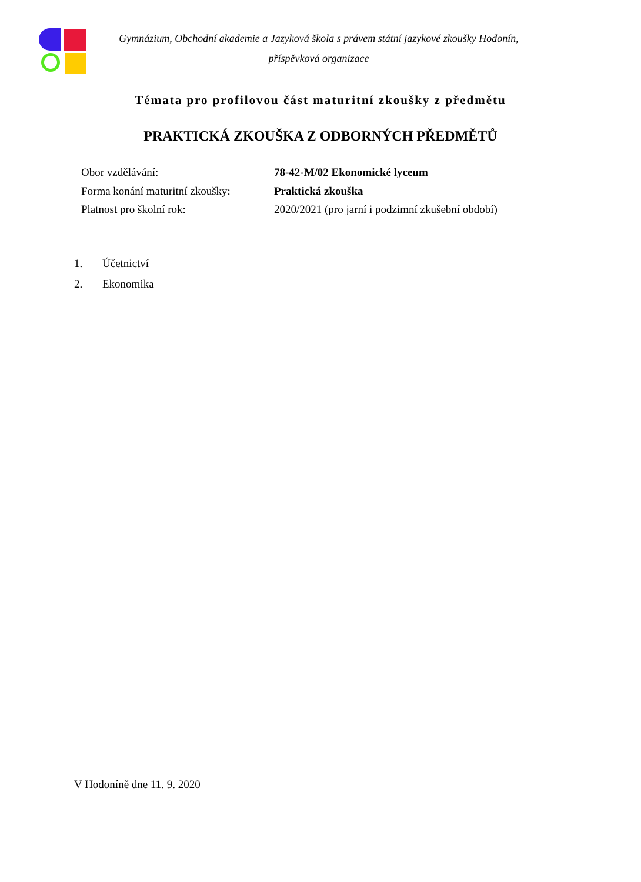Gymnázium, Obchodní akademie a Jazyková škola s právem státní jazykové zkoušky Hodonín,
příspěvková organizace
Témata pro profilovou část maturitní zkoušky z předmětu
PRAKTICKÁ ZKOUŠKA Z ODBORNÝCH PŘEDMĚTŮ
| Obor vzdělávání: | 78-42-M/02 Ekonomické lyceum |
| Forma konání maturitní zkoušky: | Praktická zkouška |
| Platnost pro školní rok: | 2020/2021 (pro jarní i podzimní zkušební období) |
1. Účetnictví
2. Ekonomika
V Hodoníně dne 11. 9. 2020